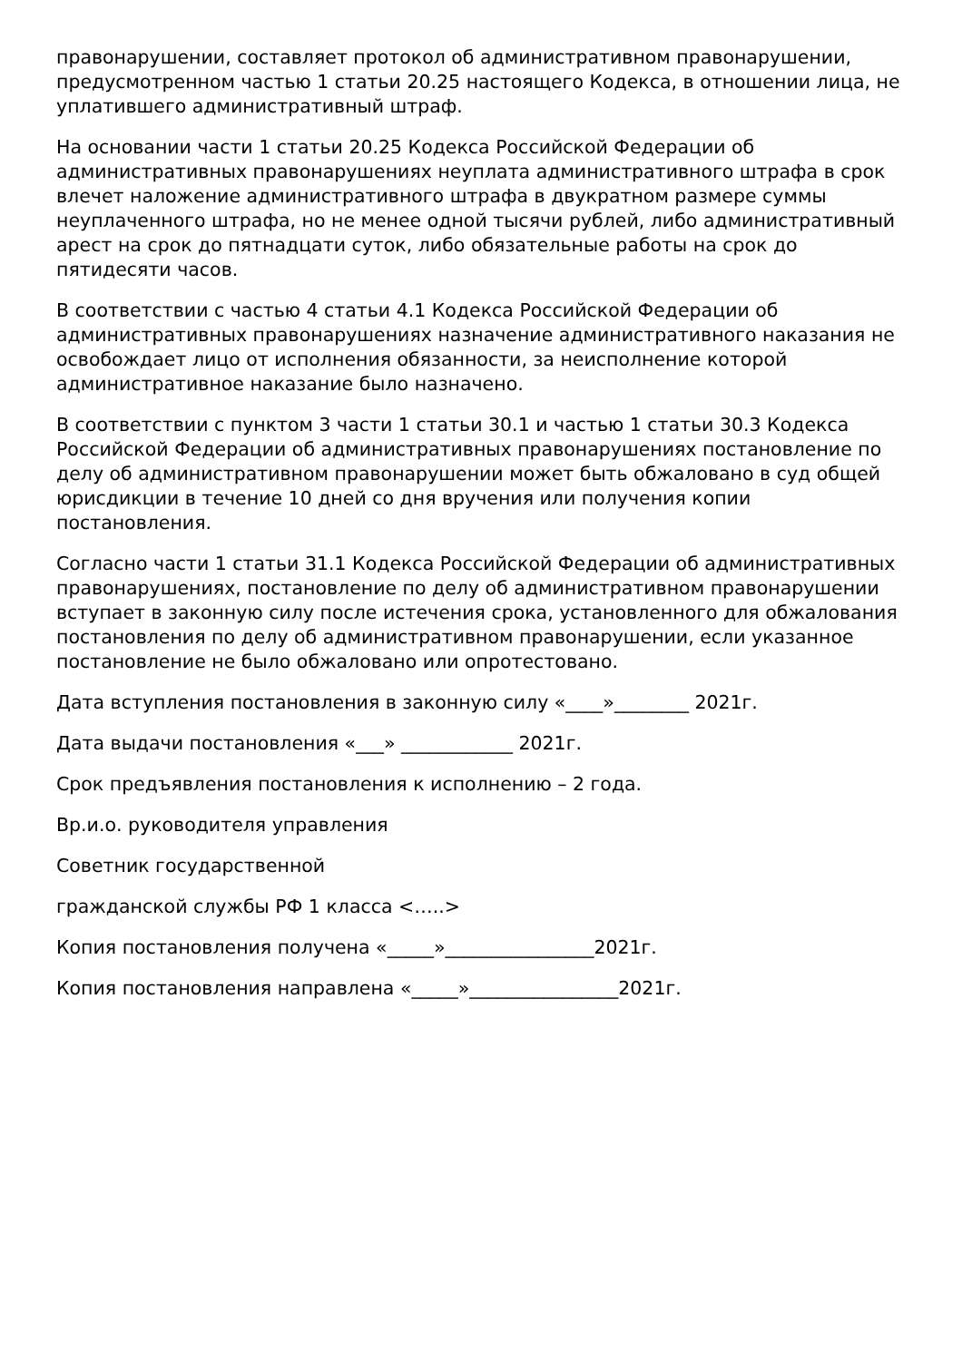правонарушении, составляет протокол об административном правонарушении, предусмотренном частью 1 статьи 20.25 настоящего Кодекса, в отношении лица, не уплатившего административный штраф.
На основании части 1 статьи 20.25 Кодекса Российской Федерации об административных правонарушениях неуплата административного штрафа в срок влечет наложение административного штрафа в двукратном размере суммы неуплаченного штрафа, но не менее одной тысячи рублей, либо административный арест на срок до пятнадцати суток, либо обязательные работы на срок до пятидесяти часов.
В соответствии с частью 4 статьи 4.1 Кодекса Российской Федерации об административных правонарушениях назначение административного наказания не освобождает лицо от исполнения обязанности, за неисполнение которой административное наказание было назначено.
В соответствии с пунктом 3 части 1 статьи 30.1 и частью 1 статьи 30.3 Кодекса Российской Федерации об административных правонарушениях постановление по делу об административном правонарушении может быть обжаловано в суд общей юрисдикции в течение 10 дней со дня вручения или получения копии постановления.
Согласно части 1 статьи 31.1 Кодекса Российской Федерации об административных правонарушениях, постановление по делу об административном правонарушении вступает в законную силу после истечения срока, установленного для обжалования постановления по делу об административном правонарушении, если указанное постановление не было обжаловано или опротестовано.
Дата вступления постановления в законную силу «____»________ 2021г.
Дата выдачи постановления «___» ____________ 2021г.
Срок предъявления постановления к исполнению – 2 года.
Вр.и.о. руководителя управления
Советник государственной
гражданской службы РФ 1 класса <…..>
Копия постановления получена «_____»________________2021г.
Копия постановления направлена «_____»________________2021г.